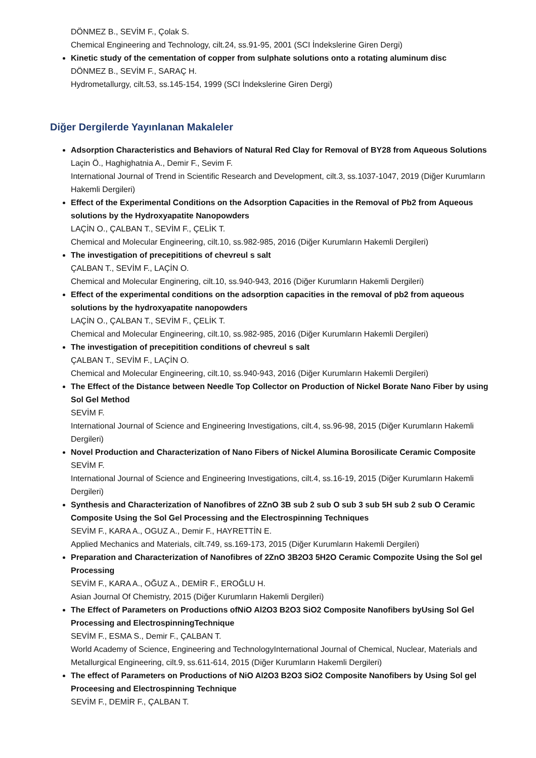DÖNMEZ B., SEVİM F., Çolak S.
Chemical Engineering and Technology, cilt.24, ss.91-95, 2001 (SCI İndekslerine Giren Dergi)
Kinetic study of the cementation of copper from sulphate solutions onto a rotating aluminum disc
DÖNMEZ B., SEVİM F., SARAÇ H.
Hydrometallurgy, cilt.53, ss.145-154, 1999 (SCI İndekslerine Giren Dergi)
Diğer Dergilerde Yayınlanan Makaleler
Adsorption Characteristics and Behaviors of Natural Red Clay for Removal of BY28 from Aqueous Solutions
Laçin Ö., Haghighatnia A., Demir F., Sevim F.
International Journal of Trend in Scientific Research and Development, cilt.3, ss.1037-1047, 2019 (Diğer Kurumların Hakemli Dergileri)
Effect of the Experimental Conditions on the Adsorption Capacities in the Removal of Pb2 from Aqueous solutions by the Hydroxyapatite Nanopowders
LAÇİN O., ÇALBAN T., SEVİM F., ÇELİK T.
Chemical and Molecular Engineering, cilt.10, ss.982-985, 2016 (Diğer Kurumların Hakemli Dergileri)
The investigation of precepititions of chevreul s salt
ÇALBAN T., SEVİM F., LAÇİN O.
Chemical and Molecular Enginering, cilt.10, ss.940-943, 2016 (Diğer Kurumların Hakemli Dergileri)
Effect of the experimental conditions on the adsorption capacities in the removal of pb2 from aqueous solutions by the hydroxyapatite nanopowders
LAÇİN O., ÇALBAN T., SEVİM F., ÇELİK T.
Chemical and Molecular Engineering, cilt.10, ss.982-985, 2016 (Diğer Kurumların Hakemli Dergileri)
The investigation of precepitition conditions of chevreul s salt
ÇALBAN T., SEVİM F., LAÇİN O.
Chemical and Molecular Engineering, cilt.10, ss.940-943, 2016 (Diğer Kurumların Hakemli Dergileri)
The Effect of the Distance between Needle Top Collector on Production of Nickel Borate Nano Fiber by using Sol Gel Method
SEVİM F.
International Journal of Science and Engineering Investigations, cilt.4, ss.96-98, 2015 (Diğer Kurumların Hakemli Dergileri)
Novel Production and Characterization of Nano Fibers of Nickel Alumina Borosilicate Ceramic Composite
SEVİM F.
International Journal of Science and Engineering Investigations, cilt.4, ss.16-19, 2015 (Diğer Kurumların Hakemli Dergileri)
Synthesis and Characterization of Nanofibres of 2ZnO 3B sub 2 sub O sub 3 sub 5H sub 2 sub O Ceramic Composite Using the Sol Gel Processing and the Electrospinning Techniques
SEVİM F., KARA A., OGUZ A., Demir F., HAYRETTİN E.
Applied Mechanics and Materials, cilt.749, ss.169-173, 2015 (Diğer Kurumların Hakemli Dergileri)
Preparation and Characterization of Nanofibres of 2ZnO 3B2O3 5H2O Ceramic Compozite Using the Sol gel Processing
SEVİM F., KARA A., OĞUZ A., DEMİR F., EROĞLU H.
Asian Journal Of Chemistry, 2015 (Diğer Kurumların Hakemli Dergileri)
The Effect of Parameters on Productions ofNiO Al2O3 B2O3 SiO2 Composite Nanofibers byUsing Sol Gel Processing and ElectrospinningTechnique
SEVİM F., ESMA S., Demir F., ÇALBAN T.
World Academy of Science, Engineering and TechnologyInternational Journal of Chemical, Nuclear, Materials and Metallurgical Engineering, cilt.9, ss.611-614, 2015 (Diğer Kurumların Hakemli Dergileri)
The effect of Parameters on Productions of NiO Al2O3 B2O3 SiO2 Composite Nanofibers by Using Sol gel Proceesing and Electrospinning Technique
SEVİM F., DEMİR F., ÇALBAN T.